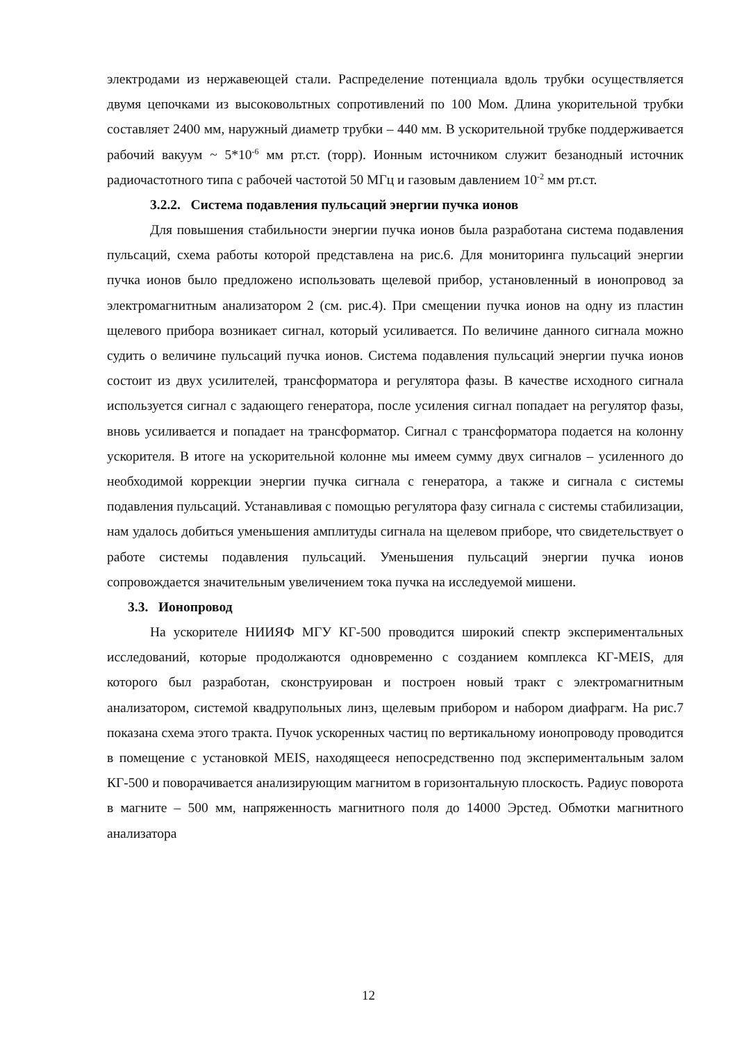электродами из нержавеющей стали. Распределение потенциала вдоль трубки осуществляется двумя цепочками из высоковольтных сопротивлений по 100 Мом. Длина укорительной трубки составляет 2400 мм, наружный диаметр трубки – 440 мм. В ускорительной трубке поддерживается рабочий вакуум ~ 5*10<sup>-6</sup> мм рт.ст. (торр). Ионным источником служит безанодный источник радиочастотного типа с рабочей частотой 50 МГц и газовым давлением 10<sup>-2</sup> мм рт.ст.
3.2.2. Система подавления пульсаций энергии пучка ионов
Для повышения стабильности энергии пучка ионов была разработана система подавления пульсаций, схема работы которой представлена на рис.6. Для мониторинга пульсаций энергии пучка ионов было предложено использовать щелевой прибор, установленный в ионопровод за электромагнитным анализатором 2 (см. рис.4). При смещении пучка ионов на одну из пластин щелевого прибора возникает сигнал, который усиливается. По величине данного сигнала можно судить о величине пульсаций пучка ионов. Система подавления пульсаций энергии пучка ионов состоит из двух усилителей, трансформатора и регулятора фазы. В качестве исходного сигнала используется сигнал с задающего генератора, после усиления сигнал попадает на регулятор фазы, вновь усиливается и попадает на трансформатор. Сигнал с трансформатора подается на колонну ускорителя. В итоге на ускорительной колонне мы имеем сумму двух сигналов – усиленного до необходимой коррекции энергии пучка сигнала с генератора, а также и сигнала с системы подавления пульсаций. Устанавливая с помощью регулятора фазу сигнала с системы стабилизации, нам удалось добиться уменьшения амплитуды сигнала на щелевом приборе, что свидетельствует о работе системы подавления пульсаций. Уменьшения пульсаций энергии пучка ионов сопровождается значительным увеличением тока пучка на исследуемой мишени.
3.3. Ионопровод
На ускорителе НИИЯФ МГУ КГ-500 проводится широкий спектр экспериментальных исследований, которые продолжаются одновременно с созданием комплекса КГ-MEIS, для которого был разработан, сконструирован и построен новый тракт с электромагнитным анализатором, системой квадрупольных линз, щелевым прибором и набором диафрагм. На рис.7 показана схема этого тракта. Пучок ускоренных частиц по вертикальному ионопроводу проводится в помещение с установкой MEIS, находящееся непосредственно под экспериментальным залом КГ-500 и поворачивается анализирующим магнитом в горизонтальную плоскость. Радиус поворота в магните – 500 мм, напряженность магнитного поля до 14000 Эрстед. Обмотки магнитного анализатора
12